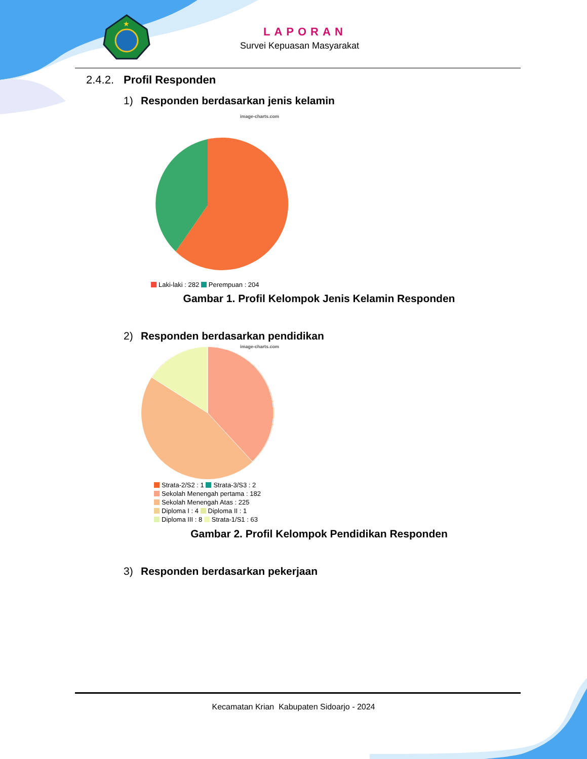★
LAPORAN
Survei Kepuasan Masyarakat
2.4.2. Profil Responden
1) Responden berdasarkan jenis kelamin
image-charts.com
Laki-laki : 282 Perempuan : 204
Gambar 1. Profil Kelompok Jenis Kelamin Responden
2) Responden berdasarkan pendidikan
image-charts.com
Strata-2/S2 : 1 Strata-3/S3 : 2
Sekolah Menengah pertama : 182
Sekolah Menengah Atas : 225
Diploma I : 4 Diploma II : 1
Diploma III : 8 Strata-1/S1 : 63
Gambar 2. Profil Kelompok Pendidikan Responden
3) Responden berdasarkan pekerjaan
Kecamatan Krian Kabupaten Sidoarjo - 2024